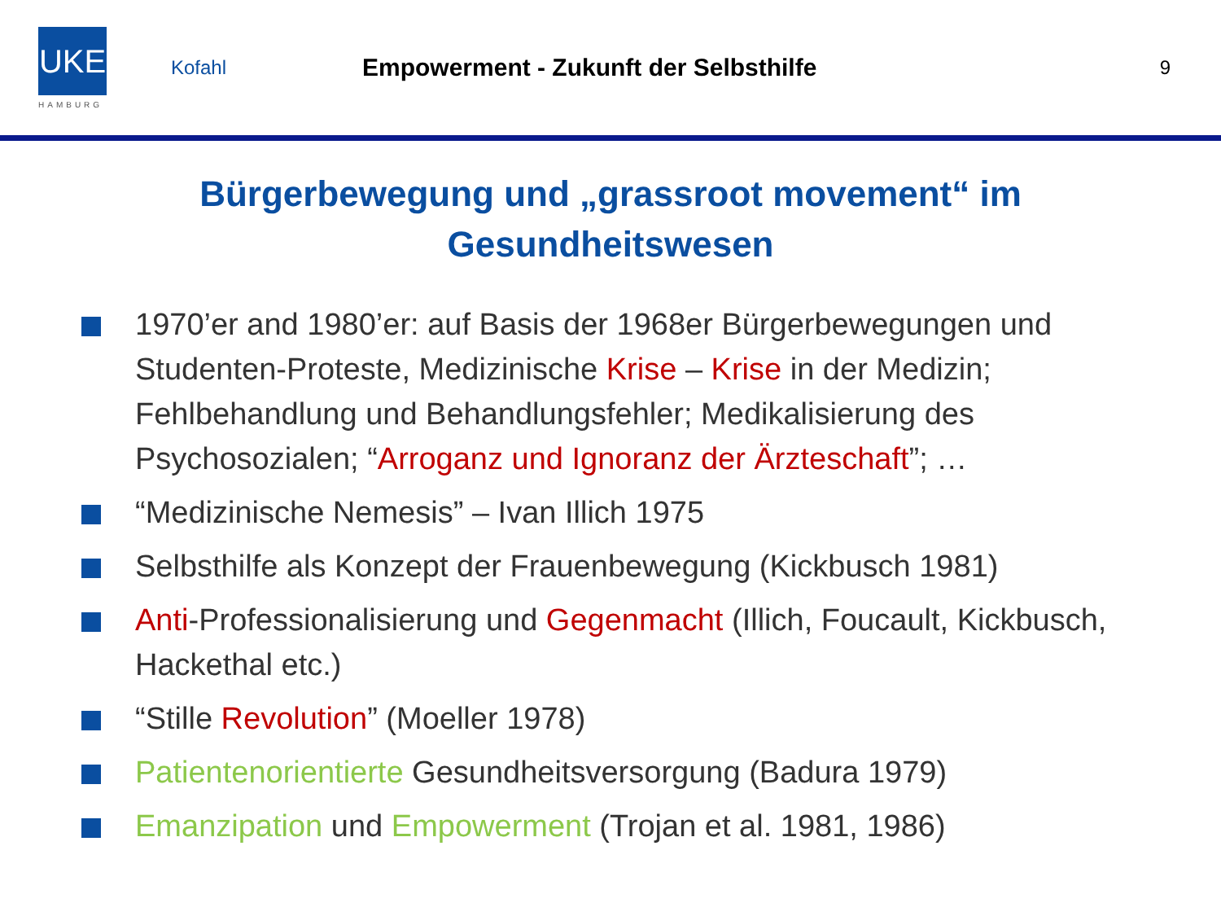UKE
HAMBURG
Kofahl
Empowerment - Zukunft der Selbsthilfe
9
Bürgerbewegung und „grassroot movement“ im
Gesundheitswesen
1970’er and 1980’er: auf Basis der 1968er Bürgerbewegungen und Studenten-Proteste, Medizinische Krise – Krise in der Medizin; Fehlbehandlung und Behandlungsfehler; Medikalisierung des Psychosozialen; “Arroganz und Ignoranz der Ärzteschaft”; …
“Medizinische Nemesis” – Ivan Illich 1975
Selbsthilfe als Konzept der Frauenbewegung (Kickbusch 1981)
Anti-Professionalisierung und Gegenmacht (Illich, Foucault, Kickbusch, Hackethal etc.)
“Stille Revolution” (Moeller 1978)
Patientenorientierte Gesundheitsversorgung (Badura 1979)
Emanzipation und Empowerment (Trojan et al. 1981, 1986)